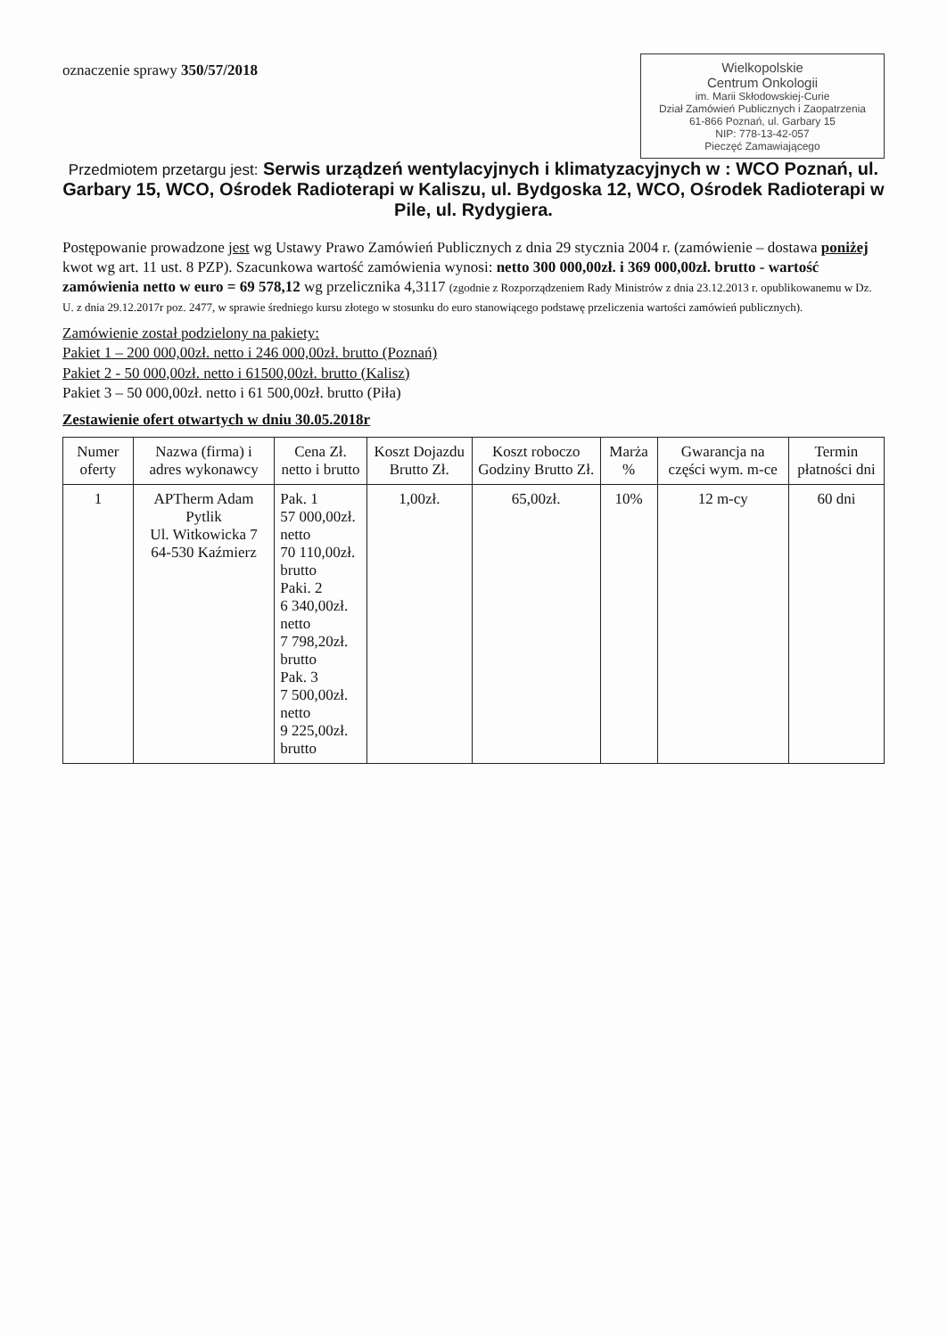Wielkopolskie
Centrum Onkologii
im. Marii Skłodowskiej-Curie
Dział Zamówień Publicznych i Zaopatrzenia
61-866 Poznań, ul. Garbary 15
NIP: 778-13-42-057
Pieczęć Zamawiającego
oznaczenie sprawy 350/57/2018
Przedmiotem przetargu jest: Serwis urządzeń wentylacyjnych i klimatyzacyjnych w : WCO Poznań, ul. Garbary 15, WCO, Ośrodek Radioterapi w Kaliszu, ul. Bydgoska 12, WCO, Ośrodek Radioterapi w Pile, ul. Rydygiera.
Postępowanie prowadzone jest wg Ustawy Prawo Zamówień Publicznych z dnia 29 stycznia 2004 r. (zamówienie – dostawa poniżej kwot wg art. 11 ust. 8 PZP). Szacunkowa wartość zamówienia wynosi: netto 300 000,00zł. i 369 000,00zł. brutto - wartość zamówienia netto w euro = 69 578,12 wg przelicznika 4,3117 (zgodnie z Rozporządzeniem Rady Ministrów z dnia 23.12.2013 r. opublikowanemu w Dz. U. z dnia 29.12.2017r poz. 2477, w sprawie średniego kursu złotego w stosunku do euro stanowiącego podstawę przeliczenia wartości zamówień publicznych).
Zamówienie został podzielony na pakiety:
Pakiet 1 – 200 000,00zł. netto i 246 000,00zł. brutto (Poznań)
Pakiet 2 - 50 000,00zł. netto i 61500,00zł. brutto (Kalisz)
Pakiet 3 – 50 000,00zł. netto i 61 500,00zł. brutto (Piła)
Zestawienie ofert otwartych w dniu 30.05.2018r
| Numer oferty | Nazwa (firma) i adres wykonawcy | Cena Zł. netto i brutto | Koszt Dojazdu Brutto Zł. | Koszt roboczo Godziny Brutto Zł. | Marża % | Gwarancja na części wym. m-ce | Termin płatności dni |
| --- | --- | --- | --- | --- | --- | --- | --- |
| 1 | APTherm Adam Pytlik Ul. Witkowicka 7 64-530 Kaźmierz | Pak. 1 57 000,00zł. netto 70 110,00zł. brutto Paki. 2 6 340,00zł. netto 7 798,20zł. brutto Pak. 3 7 500,00zł. netto 9 225,00zł. brutto | 1,00zł. | 65,00zł. | 10% | 12 m-cy | 60 dni |